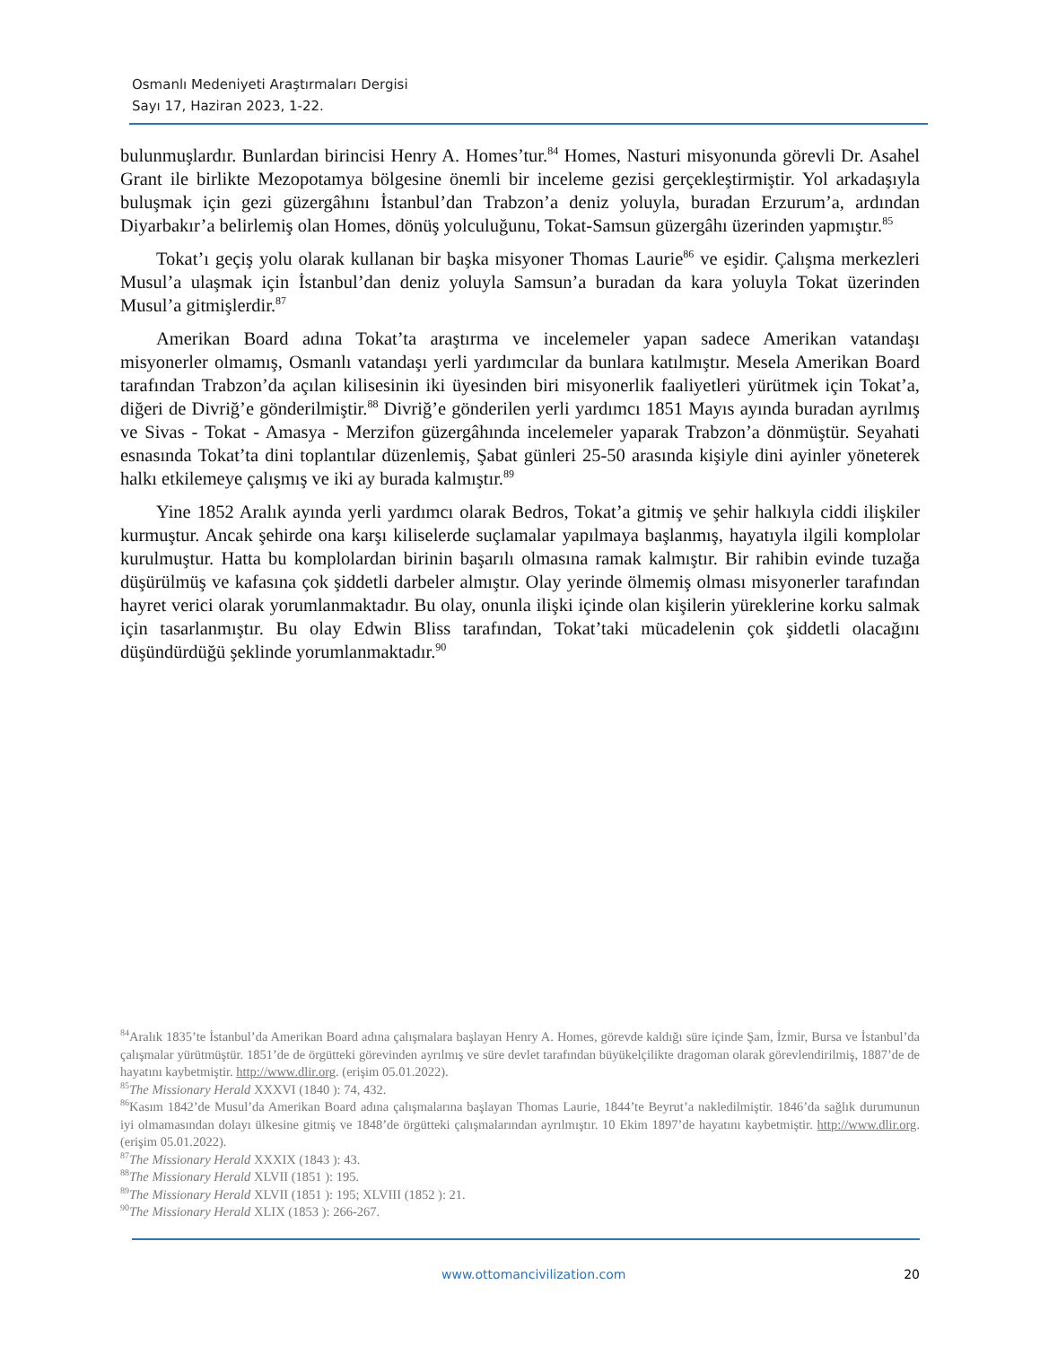Osmanlı Medeniyeti Araştırmaları Dergisi
Sayı 17, Haziran 2023, 1-22.
bulunmuşlardır. Bunlardan birincisi Henry A. Homes’tur.<sup>84</sup> Homes, Nasturi misyonunda görevli Dr. Asahel Grant ile birlikte Mezopotamya bölgesine önemli bir inceleme gezisi gerçekleştirmiştir. Yol arkadaşıyla buluşmak için gezi güzergâhını İstanbul’dan Trabzon’a deniz yoluyla, buradan Erzurum’a, ardından Diyarbakır’a belirlemiş olan Homes, dönüş yolculuğunu, Tokat-Samsun güzergâhı üzerinden yapmıştır.<sup>85</sup>
Tokat’ı geçiş yolu olarak kullanan bir başka misyoner Thomas Laurie<sup>86</sup> ve eşidir. Çalışma merkezleri Musul’a ulaşmak için İstanbul’dan deniz yoluyla Samsun’a buradan da kara yoluyla Tokat üzerinden Musul’a gitmişlerdir.<sup>87</sup>
Amerikan Board adına Tokat’ta araştırma ve incelemeler yapan sadece Amerikan vatandaşı misyonerler olmamış, Osmanlı vatandaşı yerli yardımcılar da bunlara katılmıştır. Mesela Amerikan Board tarafından Trabzon’da açılan kilisesinin iki üyesinden biri misyonerlik faaliyetleri yürütmek için Tokat’a, diğeri de Divriğ’e gönderilmiştir.<sup>88</sup> Divriğ’e gönderilen yerli yardımcı 1851 Mayıs ayında buradan ayrılmış ve Sivas - Tokat - Amasya - Merzifon güzergâhında incelemeler yaparak Trabzon’a dönmüştür. Seyahati esnasında Tokat’ta dini toplantılar düzenlemiş, Şabat günleri 25-50 arasında kişiyle dini ayinler yöneterek halkı etkilemeye çalışmış ve iki ay burada kalmıştır.<sup>89</sup>
Yine 1852 Aralık ayında yerli yardımcı olarak Bedros, Tokat’a gitmiş ve şehir halkıyla ciddi ilişkiler kurmuştur. Ancak şehirde ona karşı kiliselerde suçlamalar yapılmaya başlanmış, hayatıyla ilgili komplolar kurulmuştur. Hatta bu komplolardan birinin başarılı olmasına ramak kalmıştır. Bir rahibin evinde tuzağa düşürülmüş ve kafasına çok şiddetli darbeler almıştır. Olay yerinde ölmemiş olması misyonerler tarafından hayret verici olarak yorumlanmaktadır. Bu olay, onunla ilişki içinde olan kişilerin yüreklerine korku salmak için tasarlanmıştır. Bu olay Edwin Bliss tarafından, Tokat’taki mücadelenin çok şiddetli olacağını düşündürdüğü şeklinde yorumlanmaktadır.<sup>90</sup>
<sup>84</sup> Aralık 1835’te İstanbul’da Amerikan Board adına çalışmalara başlayan Henry A. Homes, görevde kaldığı süre içinde Şam, İzmir, Bursa ve İstanbul’da çalışmalar yürütmüştür. 1851’de de örgütteki görevinden ayrılmış ve süre devlet tarafından büyükelçilikte dragoman olarak görevlendirilmiş, 1887’de de hayatını kaybetmiştir. http://www.dlir.org. (erişim 05.01.2022).
<sup>85</sup> The Missionary Herald XXXVI (1840 ): 74, 432.
<sup>86</sup> Kasım 1842’de Musul’da Amerikan Board adına çalışmalarına başlayan Thomas Laurie, 1844’te Beyrut’a nakledilmiştir. 1846’da sağlık durumunun iyi olmamasından dolayı ülkesine gitmiş ve 1848’de örgütteki çalışmalarından ayrılmıştır. 10 Ekim 1897’de hayatını kaybetmiştir. http://www.dlir.org. (erişim 05.01.2022).
<sup>87</sup> The Missionary Herald XXXIX (1843 ): 43.
<sup>88</sup> The Missionary Herald XLVII (1851 ): 195.
<sup>89</sup> The Missionary Herald XLVII (1851 ): 195; XLVIII (1852 ): 21.
<sup>90</sup> The Missionary Herald XLIX (1853 ): 266-267.
www.ottomancivilization.com 20